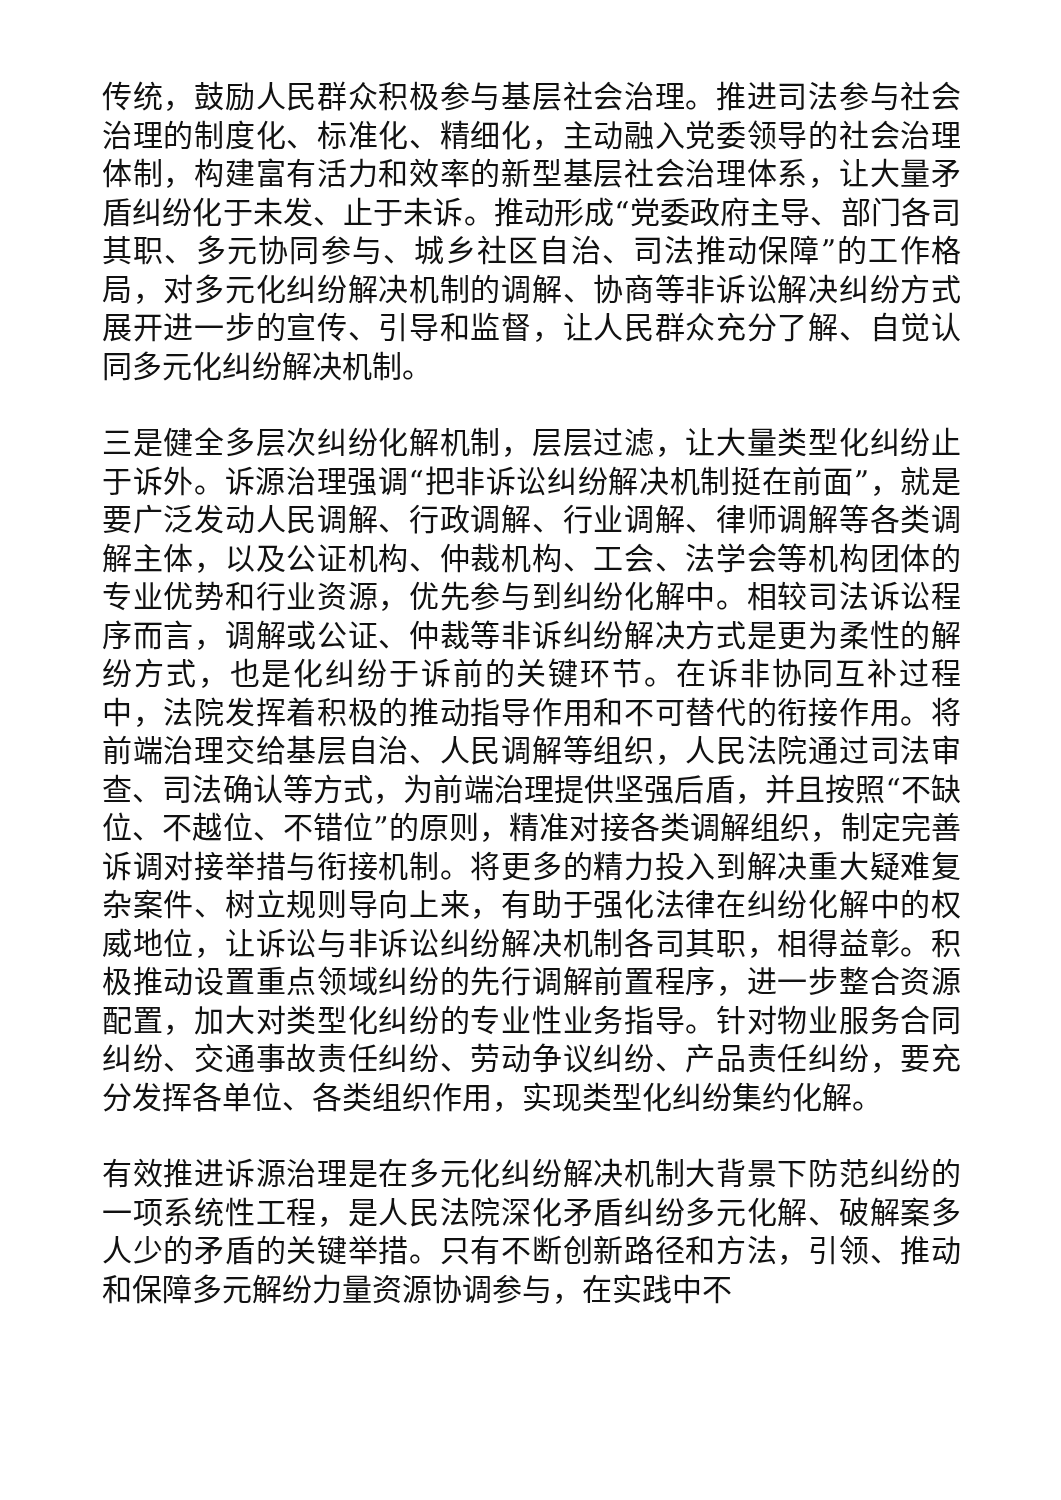传统，鼓励人民群众积极参与基层社会治理。推进司法参与社会治理的制度化、标准化、精细化，主动融入党委领导的社会治理体制，构建富有活力和效率的新型基层社会治理体系，让大量矛盾纠纷化于未发、止于未诉。推动形成“党委政府主导、部门各司其职、多元协同参与、城乡社区自治、司法推动保障”的工作格局，对多元化纠纷解决机制的调解、协商等非诉讼解决纠纷方式展开进一步的宣传、引导和监督，让人民群众充分了解、自觉认同多元化纠纷解决机制。
三是健全多层次纠纷化解机制，层层过滤，让大量类型化纠纷止于诉外。诉源治理强调“把非诉讼纠纷解决机制挺在前面”，就是要广泛发动人民调解、行政调解、行业调解、律师调解等各类调解主体，以及公证机构、仲裁机构、工会、法学会等机构团体的专业优势和行业资源，优先参与到纠纷化解中。相较司法诉讼程序而言，调解或公证、仲裁等非诉纠纷解决方式是更为柔性的解纷方式，也是化纠纷于诉前的关键环节。在诉非协同互补过程中，法院发挥着积极的推动指导作用和不可替代的衔接作用。将前端治理交给基层自治、人民调解等组织，人民法院通过司法审查、司法确认等方式，为前端治理提供坚强后盾，并且按照“不缺位、不越位、不错位”的原则，精准对接各类调解组织，制定完善诉调对接举措与衔接机制。将更多的精力投入到解决重大疑难复杂案件、树立规则导向上来，有助于强化法律在纠纷化解中的权威地位，让诉讼与非诉讼纠纷解决机制各司其职，相得益彰。积极推动设置重点领域纠纷的先行调解前置程序，进一步整合资源配置，加大对类型化纠纷的专业性业务指导。针对物业服务合同纠纷、交通事故责任纠纷、劳动争议纠纷、产品责任纠纷，要充分发挥各单位、各类组织作用，实现类型化纠纷集约化解。
有效推进诉源治理是在多元化纠纷解决机制大背景下防范纠纷的一项系统性工程，是人民法院深化矛盾纠纷多元化解、破解案多人少的矛盾的关键举措。只有不断创新路径和方法，引领、推动和保障多元解纷力量资源协调参与，在实践中不